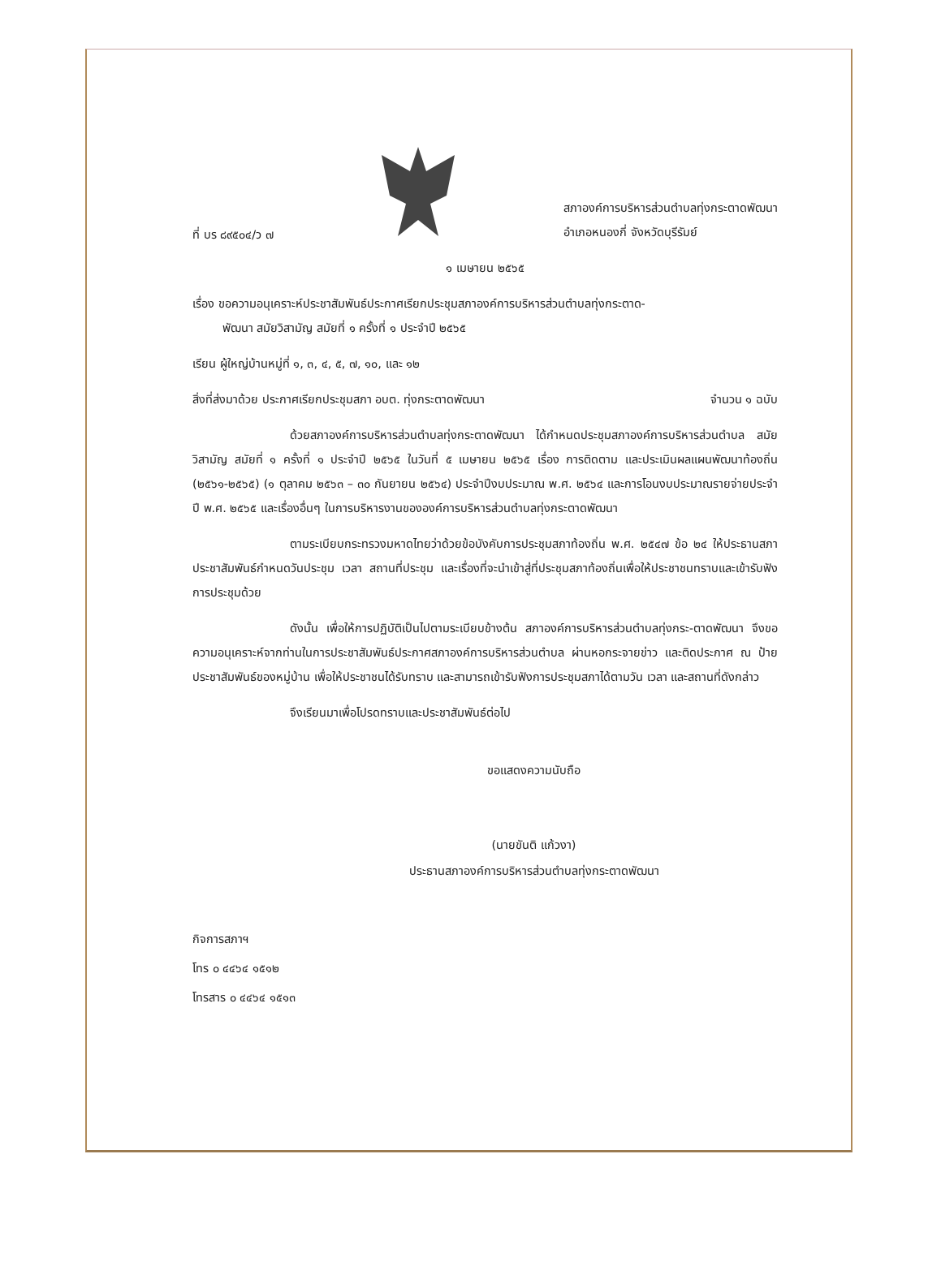ที่ บร ๘๙๕๐๔/ว ๗
สภาองค์การบริหารส่วนตำบลทุ่งกระตาดพัฒนา
อำเภอหนองกี่ จังหวัดบุรีรัมย์
๑ เมษายน ๒๕๖๕
เรื่อง ขอความอนุเคราะห์ประชาสัมพันธ์ประกาศเรียกประชุมสภาองค์การบริหารส่วนตำบลทุ่งกระตาด-
พัฒนา สมัยวิสามัญ สมัยที่ ๑ ครั้งที่ ๑ ประจำปี ๒๕๖๕
เรียน ผู้ใหญ่บ้านหมู่ที่ ๑, ๓, ๔, ๕, ๗, ๑๐, และ ๑๒
สิ่งที่ส่งมาด้วย ประกาศเรียกประชุมสภา อบต. ทุ่งกระตาดพัฒนา จำนวน ๑ ฉบับ
ด้วยสภาองค์การบริหารส่วนตำบลทุ่งกระตาดพัฒนา ได้กำหนดประชุมสภาองค์การบริหารส่วนตำบล สมัยวิสามัญ สมัยที่ ๑ ครั้งที่ ๑ ประจำปี ๒๕๖๕ ในวันที่ ๕ เมษายน ๒๕๖๕ เรื่อง การติดตาม และประเมินผลแผนพัฒนาท้องถิ่น (๒๕๖๑-๒๕๖๕) (๑ ตุลาคม ๒๕๖๓ – ๓๐ กันยายน ๒๕๖๔) ประจำปีงบประมาณ พ.ศ. ๒๕๖๔ และการโอนงบประมาณรายจ่ายประจำปี พ.ศ. ๒๕๖๕ และเรื่องอื่นๆ ในการบริหารงานขององค์การบริหารส่วนตำบลทุ่งกระตาดพัฒนา
ตามระเบียบกระทรวงมหาดไทยว่าด้วยข้อบังคับการประชุมสภาท้องถิ่น พ.ศ. ๒๕๔๗ ข้อ ๒๔ ให้ประธานสภาประชาสัมพันธ์กำหนดวันประชุม เวลา สถานที่ประชุม และเรื่องที่จะนำเข้าสู่ที่ประชุมสภาท้องถิ่นเพื่อให้ประชาชนทราบและเข้ารับฟังการประชุมด้วย
ดังนั้น เพื่อให้การปฏิบัติเป็นไปตามระเบียบข้างต้น สภาองค์การบริหารส่วนตำบลทุ่งกระ-ตาดพัฒนา จึงขอความอนุเคราะห์จากท่านในการประชาสัมพันธ์ประกาศสภาองค์การบริหารส่วนตำบล ผ่านหอกระจายข่าว และติดประกาศ ณ ป้ายประชาสัมพันธ์ของหมู่บ้าน เพื่อให้ประชาชนได้รับทราบ และสามารถเข้ารับฟังการประชุมสภาได้ตามวัน เวลา และสถานที่ดังกล่าว
จึงเรียนมาเพื่อโปรดทราบและประชาสัมพันธ์ต่อไป
ขอแสดงความนับถือ
(นายขันติ แก้วงา)
ประธานสภาองค์การบริหารส่วนตำบลทุ่งกระตาดพัฒนา
กิจการสภาฯ
โทร ๐ ๔๔๖๔ ๑๕๑๒
โทรสาร ๐ ๔๔๖๔ ๑๕๑๓